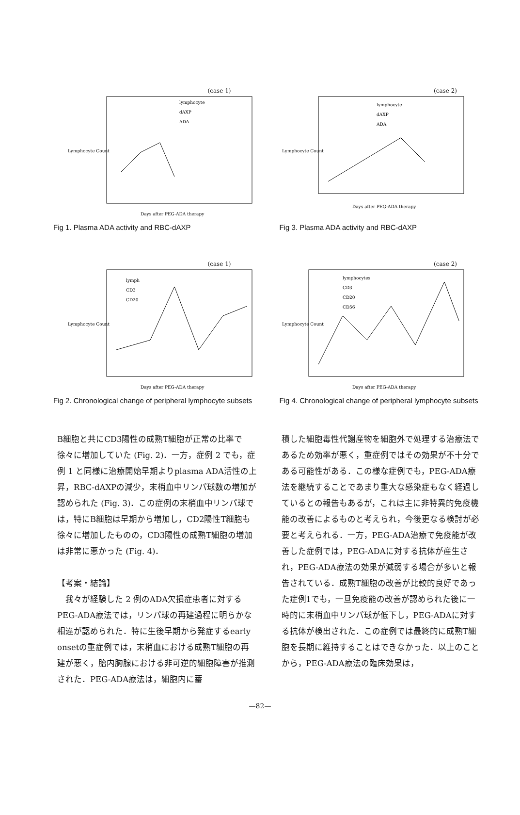(case 1)
Lymphocyte Count
Days after PEG-ADA therapy
lymphocyte
dAXP
ADA
Fig 1. Plasma ADA activity and RBC-dAXP
(case 2)
Lymphocyte Count
Days after PEG-ADA therapy
lymphocyte
dAXP
ADA
Fig 3. Plasma ADA activity and RBC-dAXP
(case 1)
Lymphocyte Count
Days after PEG-ADA therapy
lymph
CD3
CD20
Fig 2. Chronological change of peripheral lymphocyte subsets
(case 2)
Lymphocyte Count
Days after PEG-ADA therapy
lymphocytes
CD3
CD20
CD56
Fig 4. Chronological change of peripheral lymphocyte subsets
B細胞と共にCD3陽性の成熟T細胞が正常の比率で徐々に増加していた (Fig. 2)．一方，症例 2 でも，症例 1 と同様に治療開始早期よりplasma ADA活性の上昇，RBC-dAXPの減少，末梢血中リンパ球数の増加が認められた (Fig. 3)．この症例の末梢血中リンパ球では，特にB細胞は早期から増加し，CD2陽性T細胞も徐々に増加したものの，CD3陽性の成熟T細胞の増加は非常に悪かった (Fig. 4)．
【考案・結論】
　我々が経験した 2 例のADA欠損症患者に対するPEG-ADA療法では，リンパ球の再建過程に明らかな相違が認められた．特に生後早期から発症するearly onsetの重症例では，末梢血における成熟T細胞の再建が悪く，胎内胸腺における非可逆的細胞障害が推測された．PEG-ADA療法は，細胞内に蓄
積した細胞毒性代謝産物を細胞外で処理する治療法であるため効率が悪く，重症例ではその効果が不十分である可能性がある．この様な症例でも，PEG-ADA療法を継続することであまり重大な感染症もなく経過しているとの報告もあるが，これは主に非特異的免疫機能の改善によるものと考えられ，今後更なる検討が必要と考えられる．一方，PEG-ADA治療で免疫能が改善した症例では，PEG-ADAに対する抗体が産生され，PEG-ADA療法の効果が減弱する場合が多いと報告されている．成熟T細胞の改善が比較的良好であった症例1でも，一旦免疫能の改善が認められた後に一時的に末梢血中リンパ球が低下し，PEG-ADAに対する抗体が検出された．この症例では最終的に成熟T細胞を長期に維持することはできなかった．以上のことから，PEG-ADA療法の臨床効果は，
—82—